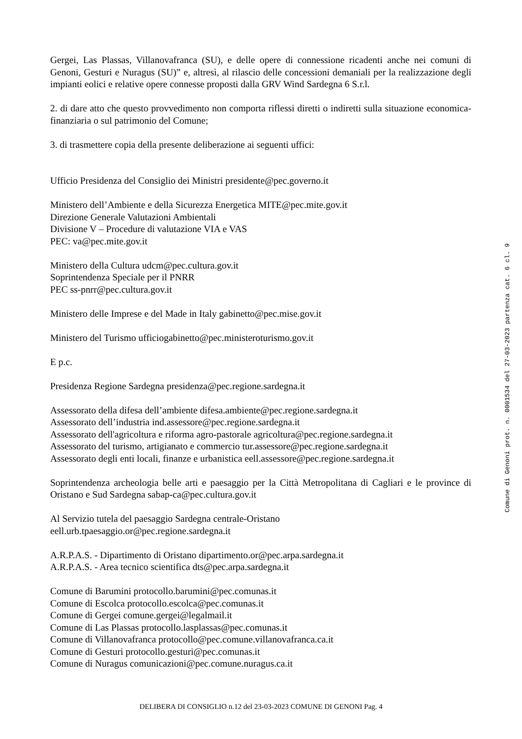Gergei, Las Plassas, Villanovafranca (SU), e delle opere di connessione ricadenti anche nei comuni di Genoni, Gesturi e Nuragus (SU)” e, altresì, al rilascio delle concessioni demaniali per la realizzazione degli impianti eolici e relative opere connesse proposti dalla GRV Wind Sardegna 6 S.r.l.
2. di dare atto che questo provvedimento non comporta riflessi diretti o indiretti sulla situazione economica-finanziaria o sul patrimonio del Comune;
3. di trasmettere copia della presente deliberazione ai seguenti uffici:
Ufficio Presidenza del Consiglio dei Ministri presidente@pec.governo.it
Ministero dell’Ambiente e della Sicurezza Energetica MITE@pec.mite.gov.it
Direzione Generale Valutazioni Ambientali
Divisione V – Procedure di valutazione VIA e VAS
PEC: va@pec.mite.gov.it
Ministero della Cultura udcm@pec.cultura.gov.it
Soprintendenza Speciale per il PNRR
PEC ss-pnrr@pec.cultura.gov.it
Ministero delle Imprese e del Made in Italy gabinetto@pec.mise.gov.it
Ministero del Turismo ufficiogabinetto@pec.ministeroturismo.gov.it
E p.c.
Presidenza Regione Sardegna presidenza@pec.regione.sardegna.it
Assessorato della difesa dell’ambiente difesa.ambiente@pec.regione.sardegna.it
Assessorato dell’industria ind.assessore@pec.regione.sardegna.it
Assessorato dell'agricoltura e riforma agro-pastorale agricoltura@pec.regione.sardegna.it
Assessorato del turismo, artigianato e commercio tur.assessore@pec.regione.sardegna.it
Assessorato degli enti locali, finanze e urbanistica eell.assessore@pec.regione.sardegna.it
Soprintendenza archeologia belle arti e paesaggio per la Città Metropolitana di Cagliari e le province di Oristano e Sud Sardegna sabap-ca@pec.cultura.gov.it
Al Servizio tutela del paesaggio Sardegna centrale-Oristano
eell.urb.tpaesaggio.or@pec.regione.sardegna.it
A.R.P.A.S. - Dipartimento di Oristano dipartimento.or@pec.arpa.sardegna.it
A.R.P.A.S. - Area tecnico scientifica dts@pec.arpa.sardegna.it
Comune di Barumini protocollo.barumini@pec.comunas.it
Comune di Escolca protocollo.escolca@pec.comunas.it
Comune di Gergei comune.gergei@legalmail.it
Comune di Las Plassas protocollo.lasplassas@pec.comunas.it
Comune di Villanovafranca protocollo@pec.comune.villanovafranca.ca.it
Comune di Gesturi protocollo.gesturi@pec.comunas.it
Comune di Nuragus comunicazioni@pec.comune.nuragus.ca.it
Comune di Genoni prot. n. 0001534 del 27-03-2023 partenza cat. 6 cl. 9
DELIBERA DI CONSIGLIO n.12 del 23-03-2023 COMUNE DI GENONI Pag. 4